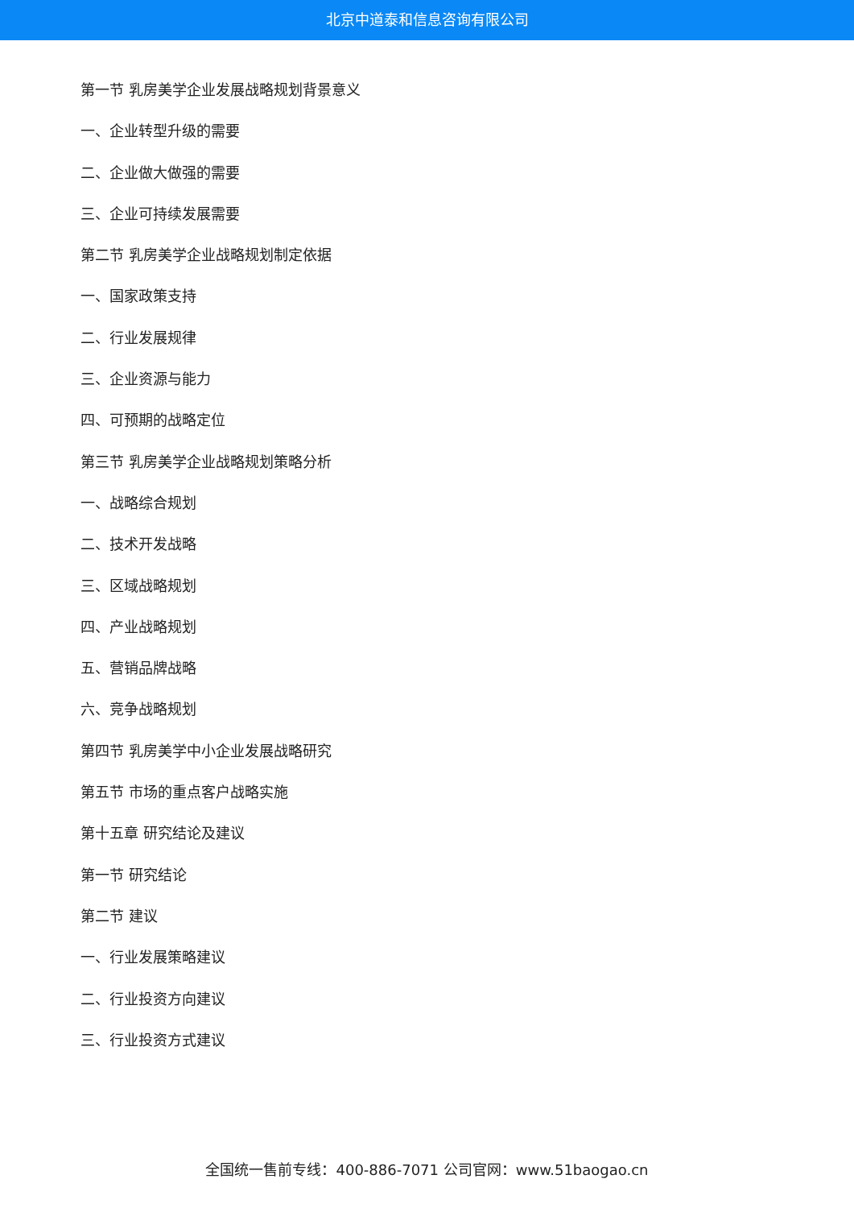北京中道泰和信息咨询有限公司
第一节 乳房美学企业发展战略规划背景意义
一、企业转型升级的需要
二、企业做大做强的需要
三、企业可持续发展需要
第二节 乳房美学企业战略规划制定依据
一、国家政策支持
二、行业发展规律
三、企业资源与能力
四、可预期的战略定位
第三节 乳房美学企业战略规划策略分析
一、战略综合规划
二、技术开发战略
三、区域战略规划
四、产业战略规划
五、营销品牌战略
六、竞争战略规划
第四节 乳房美学中小企业发展战略研究
第五节 市场的重点客户战略实施
第十五章 研究结论及建议
第一节 研究结论
第二节 建议
一、行业发展策略建议
二、行业投资方向建议
三、行业投资方式建议
全国统一售前专线：400-886-7071 公司官网：www.51baogao.cn